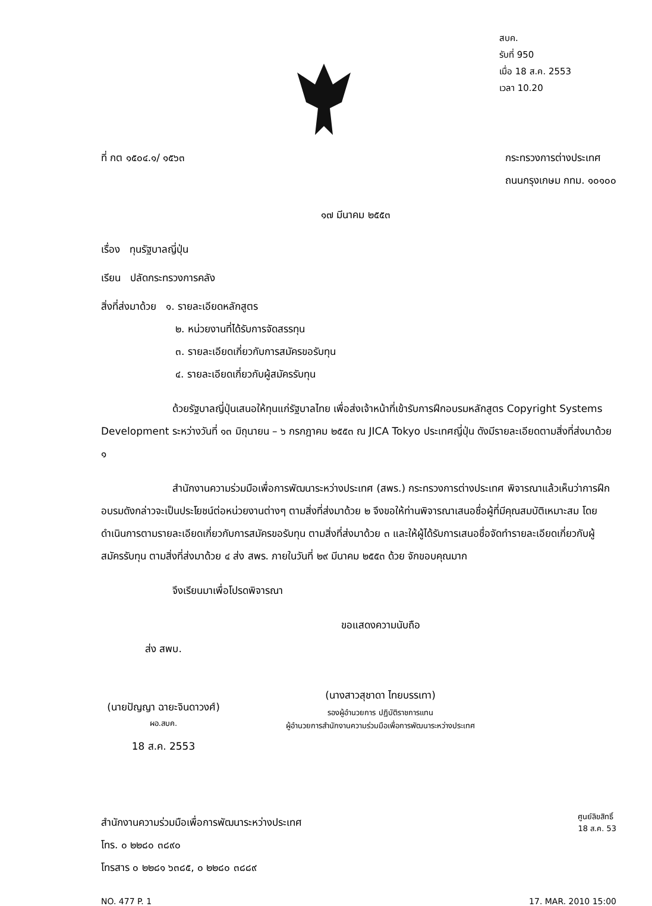สบค.
รับที่ 950
เมื่อ 18 ส.ค. 2553
เวลา 10.20
ที่ กต ๑๕๐๔.๑/ ๑๕๖๓ กระทรวงการต่างประเทศ
ถนนกรุงเกษม กทม. ๑๐๑๐๐
๑๗ มีนาคม ๒๕๕๓
เรื่อง ทุนรัฐบาลญี่ปุ่น
เรียน ปลัดกระทรวงการคลัง
สิ่งที่ส่งมาด้วย ๑. รายละเอียดหลักสูตร
๒. หน่วยงานที่ได้รับการจัดสรรทุน
๓. รายละเอียดเกี่ยวกับการสมัครขอรับทุน
๔. รายละเอียดเกี่ยวกับผู้สมัครรับทุน
ด้วยรัฐบาลญี่ปุ่นเสนอให้ทุนแก่รัฐบาลไทย เพื่อส่งเจ้าหน้าที่เข้ารับการฝึกอบรมหลักสูตร Copyright Systems Development ระหว่างวันที่ ๑๓ มิถุนายน – ๖ กรกฎาคม ๒๕๕๓ ณ JICA Tokyo ประเทศญี่ปุ่น ดังมีรายละเอียดตามสิ่งที่ส่งมาด้วย ๑
สำนักงานความร่วมมือเพื่อการพัฒนาระหว่างประเทศ (สพร.) กระทรวงการต่างประเทศ พิจารณาแล้วเห็นว่าการฝึกอบรมดังกล่าวจะเป็นประโยชน์ต่อหน่วยงานต่างๆ ตามสิ่งที่ส่งมาด้วย ๒ จึงขอให้ท่านพิจารณาเสนอชื่อผู้ที่มีคุณสมบัติเหมาะสม โดยดำเนินการตามรายละเอียดเกี่ยวกับการสมัครขอรับทุน ตามสิ่งที่ส่งมาด้วย ๓ และให้ผู้ได้รับการเสนอชื่อจัดทำรายละเอียดเกี่ยวกับผู้สมัครรับทุน ตามสิ่งที่ส่งมาด้วย ๔ ส่ง สพร. ภายในวันที่ ๒๙ มีนาคม ๒๕๕๓ ด้วย จักขอบคุณมาก
จึงเรียนมาเพื่อโปรดพิจารณา
ส่ง สพบ.
(นายปัญญา ฉายะจินดาวงศ์)
ผอ.สบค.
18 ส.ค. 2553
ขอแสดงความนับถือ
(นางสาวสุชาดา ไทยบรรเทา)
รองผู้อำนวยการ ปฏิบัติราชการแทน
ผู้อำนวยการสำนักงานความร่วมมือเพื่อการพัฒนาระหว่างประเทศ
สำนักงานความร่วมมือเพื่อการพัฒนาระหว่างประเทศ
โทร. ๐ ๒๒๘๐ ๓๘๙๐
โทรสาร ๐ ๒๒๘๑ ๖๓๘๕, ๐ ๒๒๘๐ ๓๘๘๙
ศูนย์ลิขสิทธิ์
18 ส.ค. 53
NO. 477 P. 1 17. MAR. 2010 15:00